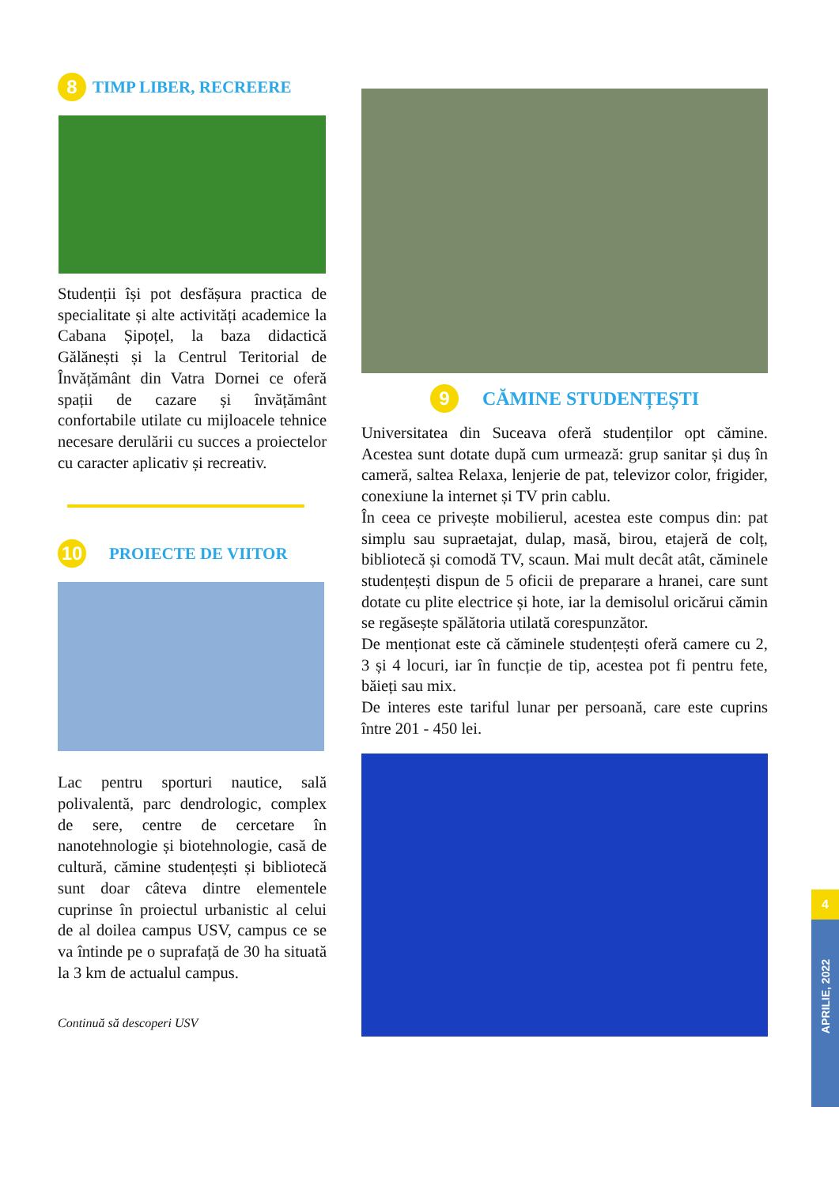8
TIMP LIBER, RECREERE
Studenții își pot desfășura practica de specialitate și alte activități academice la Cabana Șipoțel, la baza didactică Gălănești și la Centrul Teritorial de Învățământ din Vatra Dornei ce oferă spații de cazare și învățământ confortabile utilate cu mijloacele tehnice necesare derulării cu succes a proiectelor cu caracter aplicativ și recreativ.
10
PROIECTE DE VIITOR
Lac pentru sporturi nautice, sală polivalentă, parc dendrologic, complex de sere, centre de cercetare în nanotehnologie și biotehnologie, casă de cultură, cămine studențești și bibliotecă sunt doar câteva dintre elementele cuprinse în proiectul urbanistic al celui de al doilea campus USV, campus ce se va întinde pe o suprafață de 30 ha situată la 3 km de actualul campus.
Continuă să descoperi USV
9
CĂMINE STUDENȚEȘTI
Universitatea din Suceava oferă studenților opt cămine. Acestea sunt dotate după cum urmează: grup sanitar și duș în cameră, saltea Relaxa, lenjerie de pat, televizor color, frigider, conexiune la internet și TV prin cablu.
În ceea ce privește mobilierul, acestea este compus din: pat simplu sau supraetajat, dulap, masă, birou, etajeră de colț, bibliotecă și comodă TV, scaun. Mai mult decât atât, căminele studențești dispun de 5 oficii de preparare a hranei, care sunt dotate cu plite electrice și hote, iar la demisolul oricărui cămin se regăsește spălătoria utilată corespunzător.
De menționat este că căminele studențești oferă camere cu 2, 3 și 4 locuri, iar în funcție de tip, acestea pot fi pentru fete, băieți sau mix.
De interes este tariful lunar per persoană, care este cuprins între 201 - 450 lei.
4
APRILIE, 2022